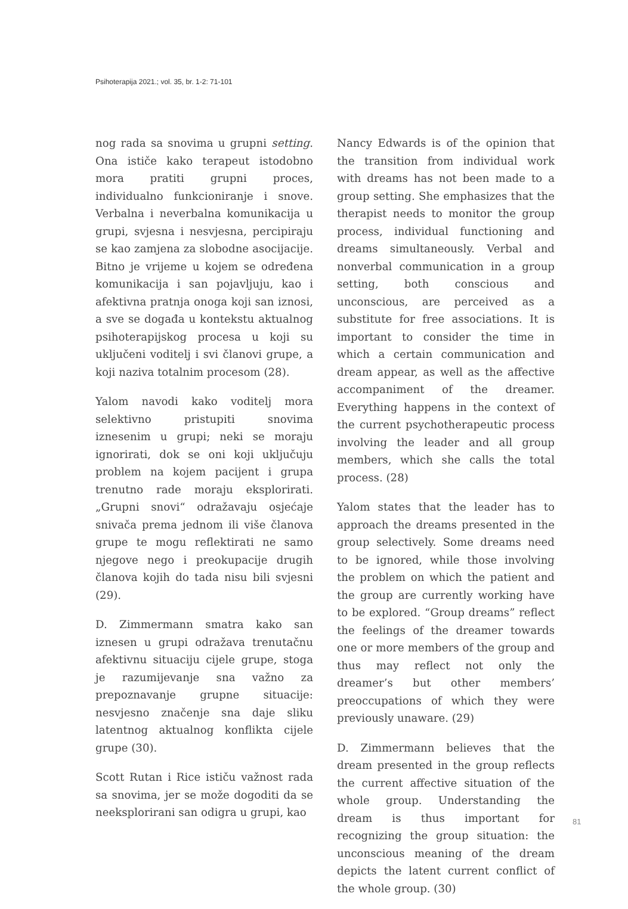Psihoterapija 2021.; vol. 35, br. 1-2: 71-101
nog rada sa snovima u grupni setting. Ona ističe kako terapeut istodobno mora pratiti grupni proces, individualno funkcioniranje i snove. Verbalna i neverbalna komunikacija u grupi, svjesna i nesvjesna, percipiraju se kao zamjena za slobodne asocijacije. Bitno je vrijeme u kojem se određena komunikacija i san pojavljuju, kao i afektivna pratnja onoga koji san iznosi, a sve se događa u kontekstu aktualnog psihoterapijskog procesa u koji su uključeni voditelj i svi članovi grupe, a koji naziva totalnim procesom (28).
Yalom navodi kako voditelj mora selektivno pristupiti snovima iznesenim u grupi; neki se moraju ignorirati, dok se oni koji uključuju problem na kojem pacijent i grupa trenutno rade moraju eksplorirati. „Grupni snovi“ odražavaju osjećaje snivača prema jednom ili više članova grupe te mogu reflektirati ne samo njegove nego i preokupacije drugih članova kojih do tada nisu bili svjesni (29).
D. Zimmermann smatra kako san iznesen u grupi odražava trenutačnu afektivnu situaciju cijele grupe, stoga je razumijevanje sna važno za prepoznavanje grupne situacije: nesvjesno značenje sna daje sliku latentnog aktualnog konflikta cijele grupe (30).
Scott Rutan i Rice ističu važnost rada sa snovima, jer se može dogoditi da se neeksplorirani san odigra u grupi, kao
Nancy Edwards is of the opinion that the transition from individual work with dreams has not been made to a group setting. She emphasizes that the therapist needs to monitor the group process, individual functioning and dreams simultaneously. Verbal and nonverbal communication in a group setting, both conscious and unconscious, are perceived as a substitute for free associations. It is important to consider the time in which a certain communication and dream appear, as well as the affective accompaniment of the dreamer. Everything happens in the context of the current psychotherapeutic process involving the leader and all group members, which she calls the total process. (28)
Yalom states that the leader has to approach the dreams presented in the group selectively. Some dreams need to be ignored, while those involving the problem on which the patient and the group are currently working have to be explored. “Group dreams” reflect the feelings of the dreamer towards one or more members of the group and thus may reflect not only the dreamer’s but other members’ preoccupations of which they were previously unaware. (29)
D. Zimmermann believes that the dream presented in the group reflects the current affective situation of the whole group. Understanding the dream is thus important for recognizing the group situation: the unconscious meaning of the dream depicts the latent current conflict of the whole group. (30)
81